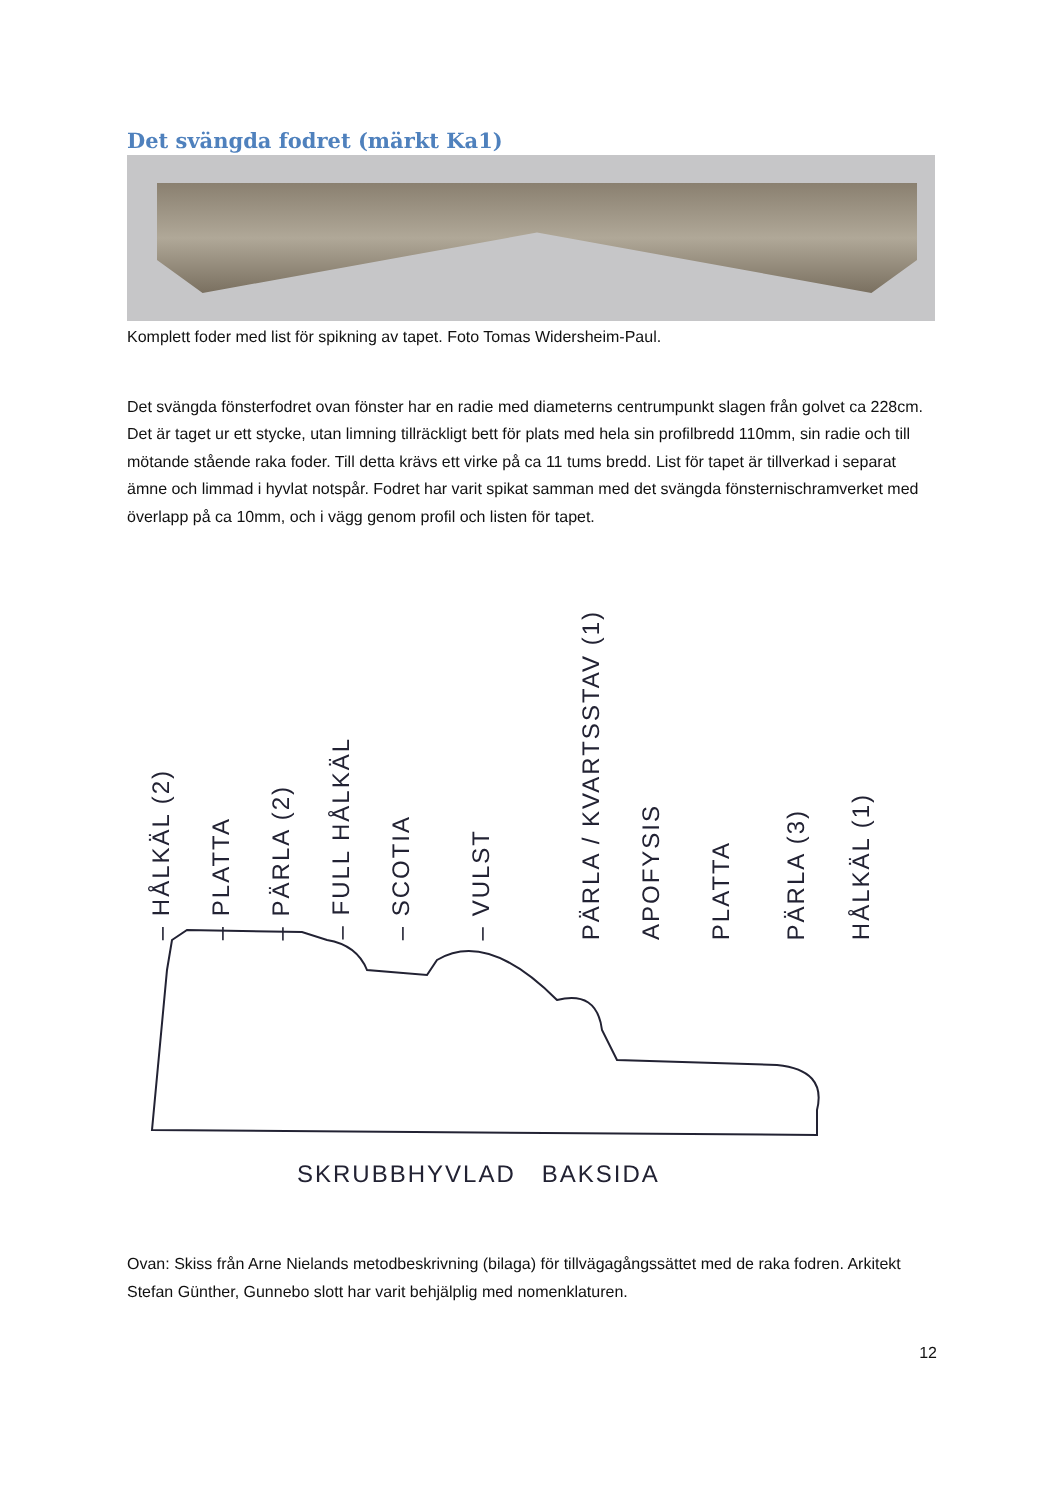Det svängda fodret (märkt Ka1)
Komplett foder med list för spikning av tapet. Foto Tomas Widersheim-Paul.
Det svängda fönsterfodret ovan fönster har en radie med diameterns centrumpunkt slagen från golvet ca 228cm. Det är taget ur ett stycke, utan limning tillräckligt bett för plats med hela sin profilbredd 110mm, sin radie och till mötande stående raka foder. Till detta krävs ett virke på ca 11 tums bredd. List för tapet är tillverkad i separat ämne och limmad i hyvlat notspår. Fodret har varit spikat samman med det svängda fönsternischramverket med överlapp på ca 10mm, och i vägg genom profil och listen för tapet.
– HÅLKÄL (2)
– PLATTA
– PÄRLA (2)
– FULL HÅLKÄL
– SCOTIA
– VULST
PÄRLA / KVARTSSTAV (1)
APOFYSIS
PLATTA
PÄRLA (3)
HÅLKÄL (1)
SKRUBBHYVLAD BAKSIDA
Ovan: Skiss från Arne Nielands metodbeskrivning (bilaga) för tillvägagångssättet med de raka fodren. Arkitekt Stefan Günther, Gunnebo slott har varit behjälplig med nomenklaturen.
12